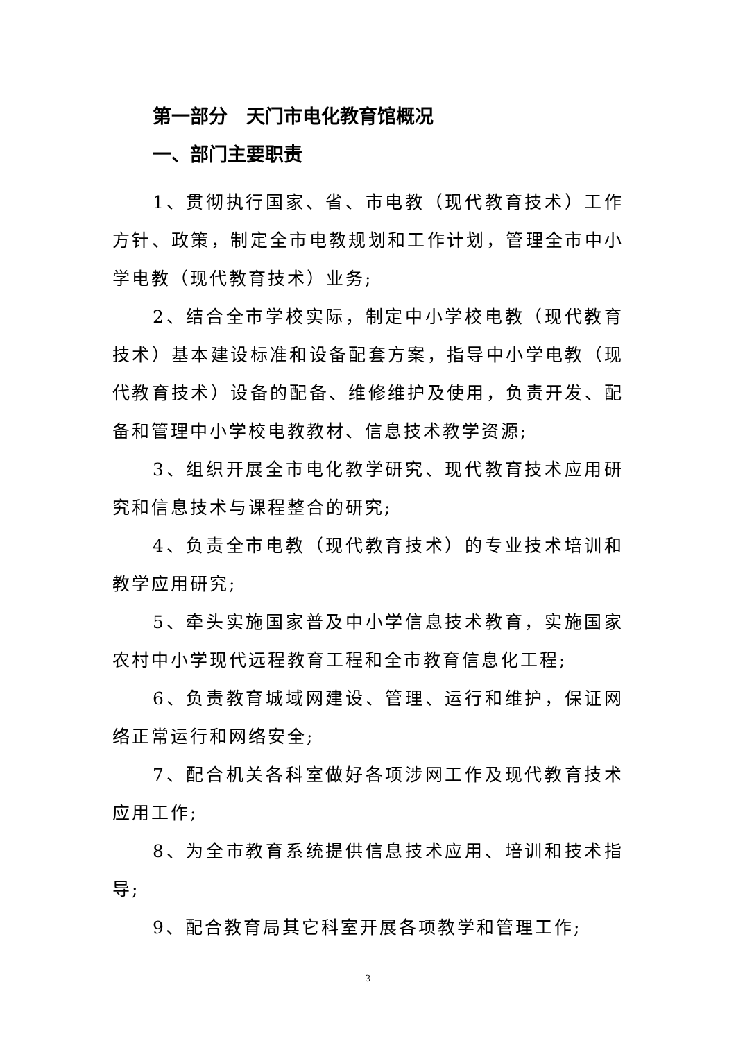第一部分　天门市电化教育馆概况
一、部门主要职责
1、贯彻执行国家、省、市电教（现代教育技术）工作方针、政策，制定全市电教规划和工作计划，管理全市中小学电教（现代教育技术）业务;
2、结合全市学校实际，制定中小学校电教（现代教育技术）基本建设标准和设备配套方案，指导中小学电教（现代教育技术）设备的配备、维修维护及使用，负责开发、配备和管理中小学校电教教材、信息技术教学资源;
3、组织开展全市电化教学研究、现代教育技术应用研究和信息技术与课程整合的研究;
4、负责全市电教（现代教育技术）的专业技术培训和教学应用研究;
5、牵头实施国家普及中小学信息技术教育，实施国家农村中小学现代远程教育工程和全市教育信息化工程;
6、负责教育城域网建设、管理、运行和维护，保证网络正常运行和网络安全;
7、配合机关各科室做好各项涉网工作及现代教育技术应用工作;
8、为全市教育系统提供信息技术应用、培训和技术指导;
9、配合教育局其它科室开展各项教学和管理工作;
3